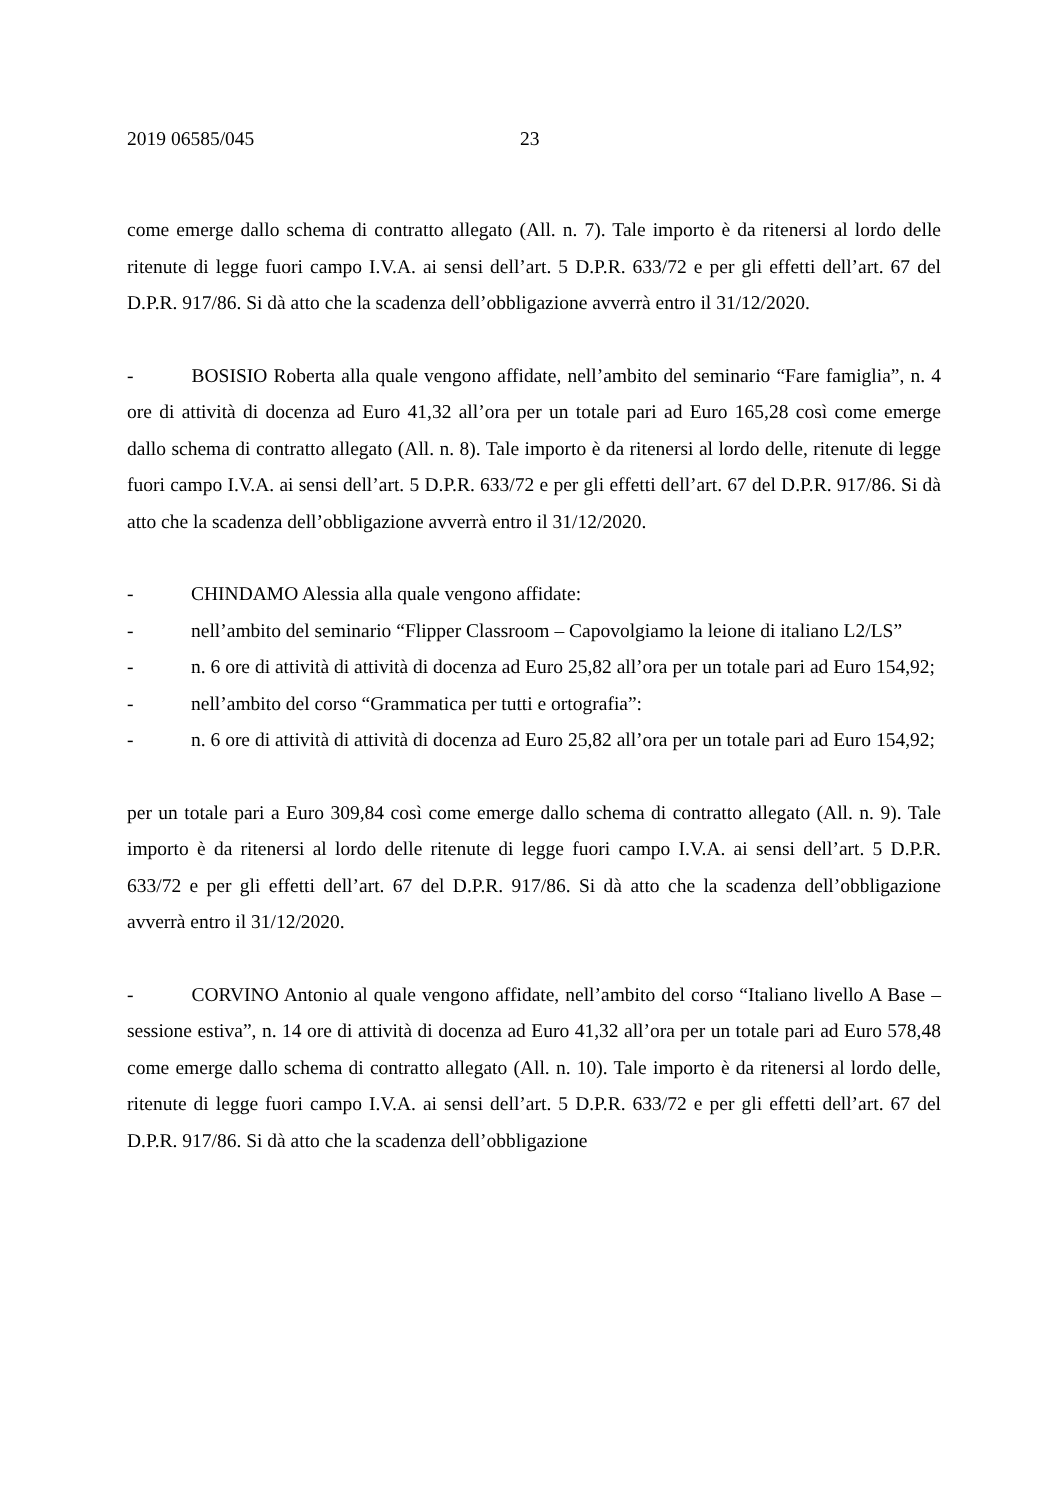2019 06585/045 23
come emerge dallo schema di contratto allegato (All. n. 7). Tale importo è da ritenersi al lordo delle ritenute di legge fuori campo I.V.A. ai sensi dell’art. 5 D.P.R. 633/72 e per gli effetti dell’art. 67 del D.P.R. 917/86. Si dà atto che la scadenza dell’obbligazione avverrà entro il 31/12/2020.
- BOSISIO Roberta alla quale vengono affidate, nell’ambito del seminario “Fare famiglia”, n. 4 ore di attività di docenza ad Euro 41,32 all’ora per un totale pari ad Euro 165,28 così come emerge dallo schema di contratto allegato (All. n. 8). Tale importo è da ritenersi al lordo delle, ritenute di legge fuori campo I.V.A. ai sensi dell’art. 5 D.P.R. 633/72 e per gli effetti dell’art. 67 del D.P.R. 917/86. Si dà atto che la scadenza dell’obbligazione avverrà entro il 31/12/2020.
- CHINDAMO Alessia alla quale vengono affidate:
- nell’ambito del seminario “Flipper Classroom – Capovolgiamo la leione di italiano L2/LS”
- n. 6 ore di attività di attività di docenza ad Euro 25,82 all’ora per un totale pari ad Euro 154,92;
- nell’ambito del corso “Grammatica per tutti e ortografia”:
- n. 6 ore di attività di attività di docenza ad Euro 25,82 all’ora per un totale pari ad Euro 154,92;
per un totale pari a Euro 309,84 così come emerge dallo schema di contratto allegato (All. n. 9). Tale importo è da ritenersi al lordo delle ritenute di legge fuori campo I.V.A. ai sensi dell’art. 5 D.P.R. 633/72 e per gli effetti dell’art. 67 del D.P.R. 917/86. Si dà atto che la scadenza dell’obbligazione avverrà entro il 31/12/2020.
- CORVINO Antonio al quale vengono affidate, nell’ambito del corso “Italiano livello A Base – sessione estiva”, n. 14 ore di attività di docenza ad Euro 41,32 all’ora per un totale pari ad Euro 578,48 come emerge dallo schema di contratto allegato (All. n. 10). Tale importo è da ritenersi al lordo delle, ritenute di legge fuori campo I.V.A. ai sensi dell’art. 5 D.P.R. 633/72 e per gli effetti dell’art. 67 del D.P.R. 917/86. Si dà atto che la scadenza dell’obbligazione